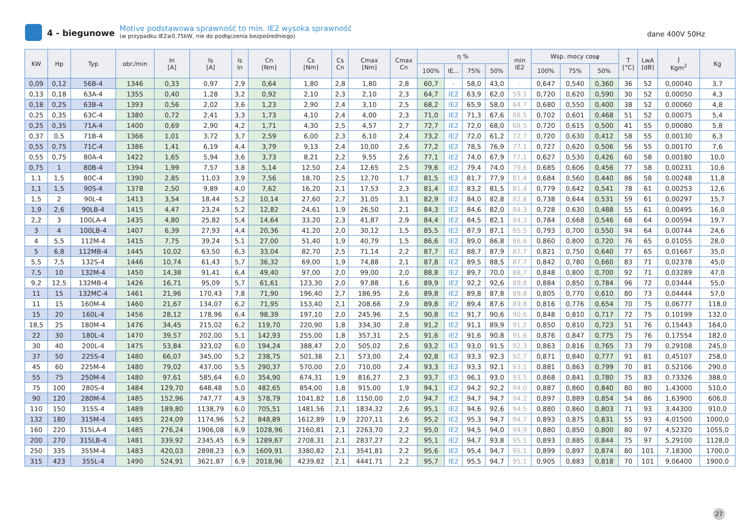4 - biegunowe
Motive podstawowa sprawność to min. IE2 wysoka sprawność
(w przypadku IE2≥0,75kW, nie do podłączenia bezpośredniego)
dane 400V 50Hz
| KW | Hp | Typ | obr./min | In [A] | Is [A] | Is In | Cn [Nm] | Cs [Nm] | Cs Cn | Cmax [Nm] | Cmax Cn | η % | | | | min IE2 | Wsp. mocy cosφ | | | T [°C] | LwA [dB] | J Kgm<sup>2</sup> | Kg |
| --- | --- | --- | --- | --- | --- | --- | --- | --- | --- | --- | --- | --- | --- | --- | --- | --- | --- | --- | --- | --- | --- | --- | --- |
| | | | | | | | | | | | | 100% | IE... | 75% | 50% | | 100% | 75% | 50% | | | | |
| 0,09 | 0,12 | 56B-4 | 1346 | 0,33 | 0,97 | 2,9 | 0,64 | 1,80 | 2,8 | 1,80 | 2,8 | 60,7 | - | 58,0 | 43,0 | - | 0,647 | 0,540 | 0,360 | 36 | 52 | 0,00040 | 3,7 |
| 0,13 | 0,18 | 63A-4 | 1355 | 0,40 | 1,28 | 3,2 | 0,92 | 2,10 | 2,3 | 2,10 | 2,3 | 64,7 | IE2 | 63,9 | 62,0 | 59,1 | 0,720 | 0,620 | 0,590 | 30 | 52 | 0,00050 | 4,3 |
| 0,18 | 0,25 | 63B-4 | 1393 | 0,56 | 2,02 | 3,6 | 1,23 | 2,90 | 2,4 | 3,10 | 2,5 | 68,2 | IE2 | 65,9 | 58,0 | 64,7 | 0,680 | 0,550 | 0,400 | 38 | 52 | 0,00060 | 4,8 |
| 0,25 | 0,35 | 63C-4 | 1380 | 0,72 | 2,41 | 3,3 | 1,73 | 4,10 | 2,4 | 4,00 | 2,3 | 71,0 | IE2 | 71,3 | 67,6 | 68,5 | 0,702 | 0,601 | 0,468 | 51 | 52 | 0,00075 | 5,4 |
| 0,25 | 0,35 | 71A-4 | 1400 | 0,69 | 2,90 | 4,2 | 1,71 | 4,30 | 2,5 | 4,57 | 2,7 | 72,7 | IE2 | 72,0 | 68,0 | 68,5 | 0,720 | 0,615 | 0,500 | 41 | 55 | 0,00080 | 5,8 |
| 0,37 | 0,5 | 71B-4 | 1366 | 1,01 | 3,72 | 3,7 | 2,59 | 6,00 | 2,3 | 6,10 | 2,4 | 73,2 | IE2 | 72,0 | 61,2 | 72,7 | 0,720 | 0,630 | 0,412 | 58 | 55 | 0,00130 | 6,3 |
| 0,55 | 0,75 | 71C-4 | 1386 | 1,41 | 6,19 | 4,4 | 3,79 | 9,13 | 2,4 | 10,00 | 2,6 | 77,2 | IE2 | 78,5 | 76,9 | 77,1 | 0,727 | 0,620 | 0,506 | 56 | 55 | 0,00170 | 7,6 |
| 0,55 | 0,75 | 80A-4 | 1422 | 1,65 | 5,94 | 3,6 | 3,73 | 8,21 | 2,2 | 9,55 | 2,6 | 77,1 | IE2 | 74,0 | 67,9 | 77,1 | 0,627 | 0,530 | 0,426 | 60 | 58 | 0,00180 | 10,0 |
| 0,75 | 1 | 80B-4 | 1394 | 1,99 | 7,57 | 3,8 | 5,14 | 12,50 | 2,4 | 12,65 | 2,5 | 79,6 | IE2 | 79,4 | 74,0 | 79,6 | 0,685 | 0,606 | 0,456 | 77 | 58 | 0,00231 | 10,6 |
| 1,1 | 1,5 | 80C-4 | 1390 | 2,85 | 11,03 | 3,9 | 7,56 | 18,70 | 2,5 | 12,70 | 1,7 | 81,5 | IE2 | 81,7 | 77,9 | 81,4 | 0,684 | 0,560 | 0,440 | 86 | 58 | 0,00248 | 11,8 |
| 1,1 | 1,5 | 90S-4 | 1378 | 2,50 | 9,89 | 4,0 | 7,62 | 16,20 | 2,1 | 17,53 | 2,3 | 81,4 | IE2 | 83,2 | 81,5 | 81,4 | 0,779 | 0,642 | 0,541 | 78 | 61 | 0,00253 | 12,6 |
| 1,5 | 2 | 90L-4 | 1413 | 3,54 | 18,44 | 5,2 | 10,14 | 27,60 | 2,7 | 31,05 | 3,1 | 82,9 | IE2 | 84,0 | 82,8 | 82,8 | 0,738 | 0,644 | 0,531 | 59 | 61 | 0,00297 | 15,7 |
| 1,9 | 2,6 | 90LB-4 | 1415 | 4,47 | 23,24 | 5,2 | 12,82 | 24,61 | 1,9 | 26,50 | 2,1 | 84,3 | IE2 | 84,6 | 82,0 | 84,3 | 0,728 | 0,630 | 0,488 | 55 | 61 | 0,00495 | 16,0 |
| 2,2 | 3 | 100LA-4 | 1435 | 4,80 | 25,82 | 5,4 | 14,64 | 33,20 | 2,3 | 41,87 | 2,9 | 84,4 | IE2 | 84,5 | 82,1 | 84,3 | 0,784 | 0,668 | 0,546 | 68 | 64 | 0,00594 | 19,7 |
| 3 | 4 | 100LB-4 | 1407 | 6,39 | 27,93 | 4,4 | 20,36 | 41,20 | 2,0 | 30,12 | 1,5 | 85,5 | IE2 | 87,9 | 87,1 | 85,5 | 0,793 | 0,700 | 0,550 | 94 | 64 | 0,00744 | 24,6 |
| 4 | 5,5 | 112M-4 | 1415 | 7,75 | 39,24 | 5,1 | 27,00 | 51,40 | 1,9 | 40,79 | 1,5 | 86,6 | IE2 | 89,0 | 86,8 | 86,6 | 0,860 | 0,800 | 0,720 | 76 | 65 | 0,01055 | 28,0 |
| 5 | 6,8 | 112MB-4 | 1445 | 10,02 | 63,50 | 6,3 | 33,04 | 82,70 | 2,5 | 71,14 | 2,2 | 87,7 | IE2 | 88,7 | 87,9 | 87,7 | 0,821 | 0,750 | 0,640 | 77 | 65 | 0,01667 | 35,0 |
| 5,5 | 7,5 | 132S-4 | 1446 | 10,74 | 61,43 | 5,7 | 36,32 | 69,00 | 1,9 | 74,88 | 2,1 | 87,8 | IE2 | 89,5 | 88,5 | 87,7 | 0,842 | 0,780 | 0,660 | 83 | 71 | 0,02378 | 45,0 |
| 7,5 | 10 | 132M-4 | 1450 | 14,38 | 91,41 | 6,4 | 49,40 | 97,00 | 2,0 | 99,00 | 2,0 | 88,8 | IE2 | 89,7 | 70,0 | 88,7 | 0,848 | 0,800 | 0,700 | 92 | 71 | 0,03289 | 47,0 |
| 9,2 | 12,5 | 132MB-4 | 1426 | 16,71 | 95,09 | 5,7 | 61,61 | 123,30 | 2,0 | 97,88 | 1,6 | 89,9 | IE2 | 92,2 | 92,6 | 89,8 | 0,884 | 0,850 | 0,784 | 96 | 72 | 0,03444 | 55,0 |
| 11 | 15 | 132MC-4 | 1461 | 21,96 | 170,43 | 7,8 | 71,90 | 196,40 | 2,7 | 186,95 | 2,6 | 89,8 | IE2 | 89,8 | 87,8 | 89,8 | 0,805 | 0,770 | 0,610 | 80 | 73 | 0,04444 | 57,0 |
| 11 | 15 | 160M-4 | 1460 | 21,67 | 134,07 | 6,2 | 71,95 | 153,40 | 2,1 | 208,66 | 2,9 | 89,8 | IE2 | 89,4 | 87,6 | 89,8 | 0,816 | 0,776 | 0,654 | 70 | 75 | 0,06777 | 118,0 |
| 15 | 20 | 160L-4 | 1456 | 28,12 | 178,96 | 6,4 | 98,39 | 197,10 | 2,0 | 245,96 | 2,5 | 90,8 | IE2 | 91,7 | 90,6 | 90,6 | 0,848 | 0,810 | 0,717 | 72 | 75 | 0,10199 | 132,0 |
| 18,5 | 25 | 180M-4 | 1476 | 34,45 | 215,02 | 6,2 | 119,70 | 220,90 | 1,8 | 334,30 | 2,8 | 91,2 | IE2 | 91,1 | 89,9 | 91,2 | 0,850 | 0,810 | 0,723 | 51 | 76 | 0,15443 | 164,0 |
| 22 | 30 | 180L-4 | 1470 | 39,57 | 202,00 | 5,1 | 142,93 | 255,00 | 1,8 | 357,31 | 2,5 | 91,6 | IE2 | 91,6 | 90,8 | 91,6 | 0,876 | 0,847 | 0,775 | 75 | 76 | 0,17554 | 182,0 |
| 30 | 40 | 200L-4 | 1475 | 53,84 | 323,02 | 6,0 | 194,24 | 388,47 | 2,0 | 505,02 | 2,6 | 93,2 | IE2 | 93,0 | 91,5 | 92,3 | 0,863 | 0,816 | 0,765 | 73 | 79 | 0,29108 | 245,0 |
| 37 | 50 | 225S-4 | 1480 | 66,07 | 345,00 | 5,2 | 238,75 | 501,38 | 2,1 | 573,00 | 2,4 | 92,8 | IE2 | 93,3 | 92,3 | 92,7 | 0,871 | 0,840 | 0,777 | 91 | 81 | 0,45107 | 258,0 |
| 45 | 60 | 225M-4 | 1480 | 79,02 | 437,00 | 5,5 | 290,37 | 570,00 | 2,0 | 710,00 | 2,4 | 93,3 | IE2 | 93,3 | 92,1 | 93,1 | 0,881 | 0,863 | 0,799 | 70 | 81 | 0,52106 | 290,0 |
| 55 | 75 | 250M-4 | 1480 | 97,61 | 585,64 | 6,0 | 354,90 | 674,31 | 1,9 | 816,27 | 2,3 | 93,7 | IE2 | 96,1 | 93,0 | 93,5 | 0,868 | 0,841 | 0,780 | 75 | 83 | 0,73326 | 388,0 |
| 75 | 100 | 280S-4 | 1484 | 129,70 | 648,48 | 5,0 | 482,65 | 854,00 | 1,8 | 915,00 | 1,9 | 94,1 | IE2 | 94,2 | 92,2 | 94,0 | 0,887 | 0,860 | 0,840 | 80 | 80 | 1,43000 | 510,0 |
| 90 | 120 | 280M-4 | 1485 | 152,96 | 747,77 | 4,9 | 578,79 | 1041,82 | 1,8 | 1150,00 | 2,0 | 94,7 | IE2 | 94,7 | 94,7 | 94,2 | 0,897 | 0,889 | 0,854 | 54 | 86 | 1,63900 | 606,0 |
| 110 | 150 | 315S-4 | 1489 | 189,80 | 1138,79 | 6,0 | 705,51 | 1481,56 | 2,1 | 1834,32 | 2,6 | 95,1 | IE2 | 94,6 | 92,6 | 94,5 | 0,880 | 0,860 | 0,803 | 71 | 93 | 3,44300 | 910,0 |
| 132 | 180 | 315M-4 | 1485 | 224,09 | 1174,96 | 5,2 | 848,89 | 1612,89 | 1,9 | 2207,11 | 2,6 | 95,2 | IE2 | 95,3 | 94,7 | 94,7 | 0,893 | 0,875 | 0,831 | 55 | 93 | 4,01500 | 1000,0 |
| 160 | 220 | 315LA-4 | 1485 | 276,24 | 1906,08 | 6,9 | 1028,96 | 2160,81 | 2,1 | 2263,70 | 2,2 | 95,0 | IE2 | 94,5 | 94,0 | 94,9 | 0,880 | 0,850 | 0,800 | 80 | 97 | 4,52320 | 1055,0 |
| 200 | 270 | 315LB-4 | 1481 | 339,92 | 2345,45 | 6,9 | 1289,67 | 2708,31 | 2,1 | 2837,27 | 2,2 | 95,1 | IE2 | 94,7 | 93,8 | 95,1 | 0,893 | 0,885 | 0,844 | 75 | 97 | 5,29100 | 1128,0 |
| 250 | 335 | 355M-4 | 1483 | 420,03 | 2898,23 | 6,9 | 1609,91 | 3380,82 | 2,1 | 3541,81 | 2,2 | 95,6 | IE2 | 95,4 | 94,7 | 95,1 | 0,899 | 0,897 | 0,874 | 80 | 101 | 7,18300 | 1700,0 |
| 315 | 423 | 355L-4 | 1490 | 524,91 | 3621,87 | 6,9 | 2018,96 | 4239,82 | 2,1 | 4441,71 | 2,2 | 95,7 | IE2 | 95,5 | 94,7 | 95,1 | 0,905 | 0,883 | 0,818 | 70 | 101 | 9,06400 | 1900,0 |
27